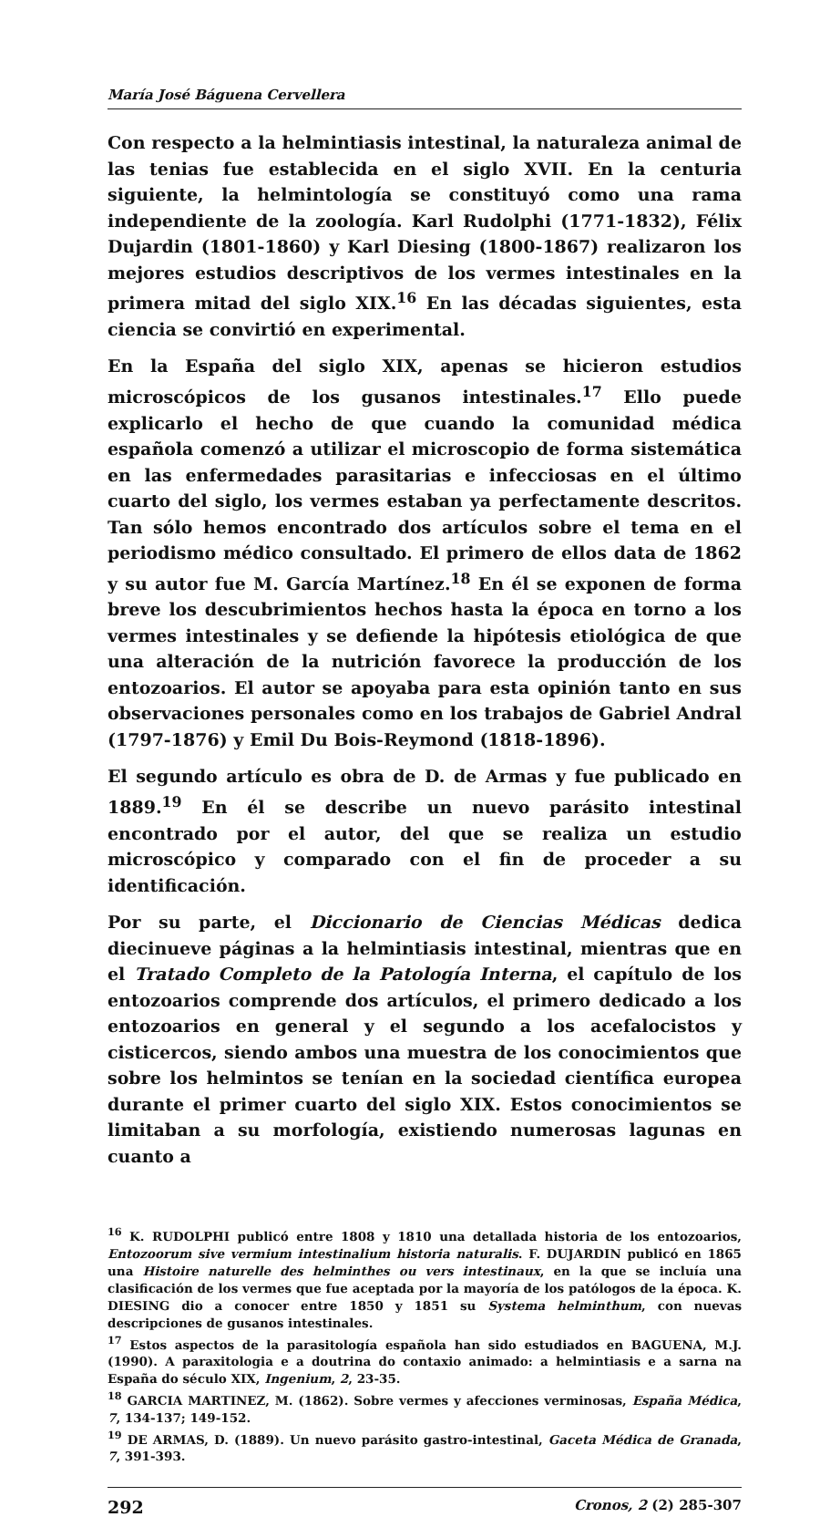María José Báguena Cervellera
Con respecto a la helmintiasis intestinal, la naturaleza animal de las tenias fue establecida en el siglo XVII. En la centuria siguiente, la helmintología se constituyó como una rama independiente de la zoología. Karl Rudolphi (1771-1832), Félix Dujardin (1801-1860) y Karl Diesing (1800-1867) realizaron los mejores estudios descriptivos de los vermes intestinales en la primera mitad del siglo XIX.<sup>16</sup> En las décadas siguientes, esta ciencia se convirtió en experimental.
En la España del siglo XIX, apenas se hicieron estudios microscópicos de los gusanos intestinales.<sup>17</sup> Ello puede explicarlo el hecho de que cuando la comunidad médica española comenzó a utilizar el microscopio de forma sistemática en las enfermedades parasitarias e infecciosas en el último cuarto del siglo, los vermes estaban ya perfectamente descritos. Tan sólo hemos encontrado dos artículos sobre el tema en el periodismo médico consultado. El primero de ellos data de 1862 y su autor fue M. García Martínez.<sup>18</sup> En él se exponen de forma breve los descubrimientos hechos hasta la época en torno a los vermes intestinales y se defiende la hipótesis etiológica de que una alteración de la nutrición favorece la producción de los entozoarios. El autor se apoyaba para esta opinión tanto en sus observaciones personales como en los trabajos de Gabriel Andral (1797-1876) y Emil Du Bois-Reymond (1818-1896).
El segundo artículo es obra de D. de Armas y fue publicado en 1889.<sup>19</sup> En él se describe un nuevo parásito intestinal encontrado por el autor, del que se realiza un estudio microscópico y comparado con el fin de proceder a su identificación.
Por su parte, el Diccionario de Ciencias Médicas dedica diecinueve páginas a la helmintiasis intestinal, mientras que en el Tratado Completo de la Patología Interna, el capítulo de los entozoarios comprende dos artículos, el primero dedicado a los entozoarios en general y el segundo a los acefalocistos y cisticercos, siendo ambos una muestra de los conocimientos que sobre los helmintos se tenían en la sociedad científica europea durante el primer cuarto del siglo XIX. Estos conocimientos se limitaban a su morfología, existiendo numerosas lagunas en cuanto a
<sup>16</sup> K. RUDOLPHI publicó entre 1808 y 1810 una detallada historia de los entozoarios, Entozoorum sive vermium intestinalium historia naturalis. F. DUJARDIN publicó en 1865 una Histoire naturelle des helminthes ou vers intestinaux, en la que se incluía una clasificación de los vermes que fue aceptada por la mayoría de los patólogos de la época. K. DIESING dio a conocer entre 1850 y 1851 su Systema helminthum, con nuevas descripciones de gusanos intestinales.
<sup>17</sup> Estos aspectos de la parasitología española han sido estudiados en BAGUENA, M.J. (1990). A paraxitologia e a doutrina do contaxio animado: a helmintiasis e a sarna na España do século XIX, Ingenium, 2, 23-35.
<sup>18</sup> GARCIA MARTINEZ, M. (1862). Sobre vermes y afecciones verminosas, España Médica, 7, 134-137; 149-152.
<sup>19</sup> DE ARMAS, D. (1889). Un nuevo parásito gastro-intestinal, Gaceta Médica de Granada, 7, 391-393.
292 Cronos, 2 (2) 285-307